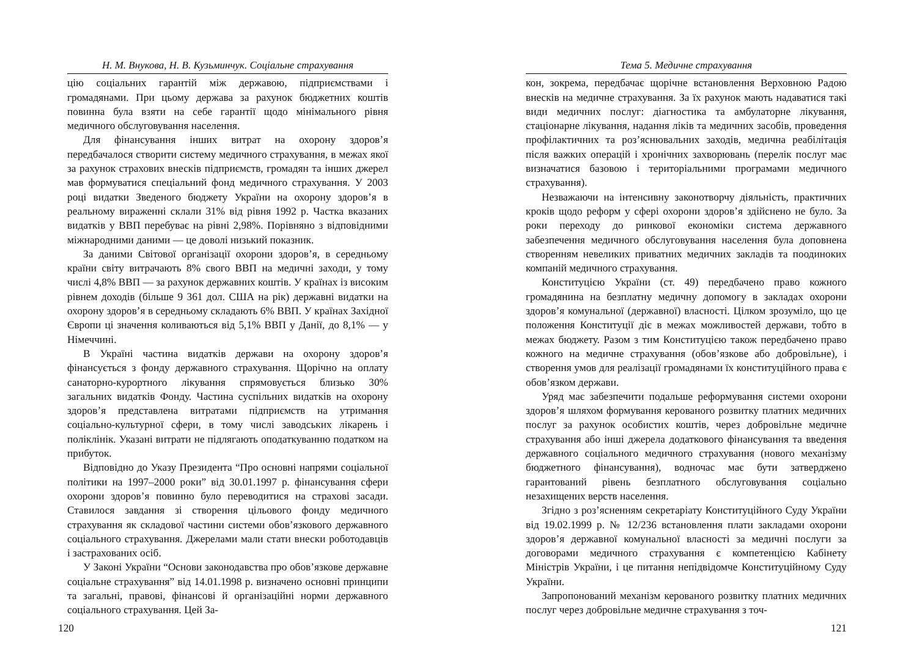Н. М. Внукова, Н. В. Кузьминчук. Соціальне страхування
цію соціальних гарантій між державою, підприємствами і громадянами. При цьому держава за рахунок бюджетних коштів повинна була взяти на себе гарантії щодо мінімального рівня медичного обслуговування населення.
Для фінансування інших витрат на охорону здоров’я передбачалося створити систему медичного страхування, в межах якої за рахунок страхових внесків підприємств, громадян та інших джерел мав формуватися спеціальний фонд медичного страхування. У 2003 році видатки Зведеного бюджету України на охорону здоров’я в реальному вираженні склали 31% від рівня 1992 р. Частка вказаних видатків у ВВП перебуває на рівні 2,98%. Порівняно з відповідними міжнародними даними — це доволі низький показник.
За даними Світової організації охорони здоров’я, в середньому країни світу витрачають 8% свого ВВП на медичні заходи, у тому числі 4,8% ВВП — за рахунок державних коштів. У країнах із високим рівнем доходів (більше 9 361 дол. США на рік) державні видатки на охорону здоров’я в середньому складають 6% ВВП. У країнах Західної Європи ці значення коливаються від 5,1% ВВП у Данії, до 8,1% — у Німеччині.
В Україні частина видатків держави на охорону здоров’я фінансується з фонду державного страхування. Щорічно на оплату санаторно-курортного лікування спрямовується близько 30% загальних видатків Фонду. Частина суспільних видатків на охорону здоров’я представлена витратами підприємств на утримання соціально-культурної сфери, в тому числі заводських лікарень і поліклінік. Указані витрати не підлягають оподаткуванню податком на прибуток.
Відповідно до Указу Президента “Про основні напрями соціальної політики на 1997–2000 роки” від 30.01.1997 р. фінансування сфери охорони здоров’я повинно було переводитися на страхові засади. Ставилося завдання зі створення цільового фонду медичного страхування як складової частини системи обов’язкового державного соціального страхування. Джерелами мали стати внески роботодавців і застрахованих осіб.
У Законі України “Основи законодавства про обов’язкове державне соціальне страхування” від 14.01.1998 р. визначено основні принципи та загальні, правові, фінансові й організаційні норми державного соціального страхування. Цей За-
120
Тема 5. Медичне страхування
кон, зокрема, передбачає щорічне встановлення Верховною Радою внесків на медичне страхування. За їх рахунок мають надаватися такі види медичних послуг: діагностика та амбулаторне лікування, стаціонарне лікування, надання ліків та медичних засобів, проведення профілактичних та роз’яснювальних заходів, медична реабілітація після важких операцій і хронічних захворювань (перелік послуг має визначатися базовою і територіальними програмами медичного страхування).
Незважаючи на інтенсивну законотворчу діяльність, практичних кроків щодо реформ у сфері охорони здоров’я здійснено не було. За роки переходу до ринкової економіки система державного забезпечення медичного обслуговування населення була доповнена створенням невеликих приватних медичних закладів та поодиноких компаній медичного страхування.
Конституцією України (ст. 49) передбачено право кожного громадянина на безплатну медичну допомогу в закладах охорони здоров’я комунальної (державної) власності. Цілком зрозуміло, що це положення Конституції діє в межах можливостей держави, тобто в межах бюджету. Разом з тим Конституцією також передбачено право кожного на медичне страхування (обов’язкове або добровільне), і створення умов для реалізації громадянами їх конституційного права є обов’язком держави.
Уряд має забезпечити подальше реформування системи охорони здоров’я шляхом формування керованого розвитку платних медичних послуг за рахунок особистих коштів, через добровільне медичне страхування або інші джерела додаткового фінансування та введення державного соціального медичного страхування (нового механізму бюджетного фінансування), водночас має бути затверджено гарантований рівень безплатного обслуговування соціально незахищених верств населення.
Згідно з роз’ясненням секретаріату Конституційного Суду України від 19.02.1999 р. № 12/236 встановлення плати закладами охорони здоров’я державної комунальної власності за медичні послуги за договорами медичного страхування є компетенцією Кабінету Міністрів України, і це питання непідвідомче Конституційному Суду України.
Запропонований механізм керованого розвитку платних медичних послуг через добровільне медичне страхування з точ-
121